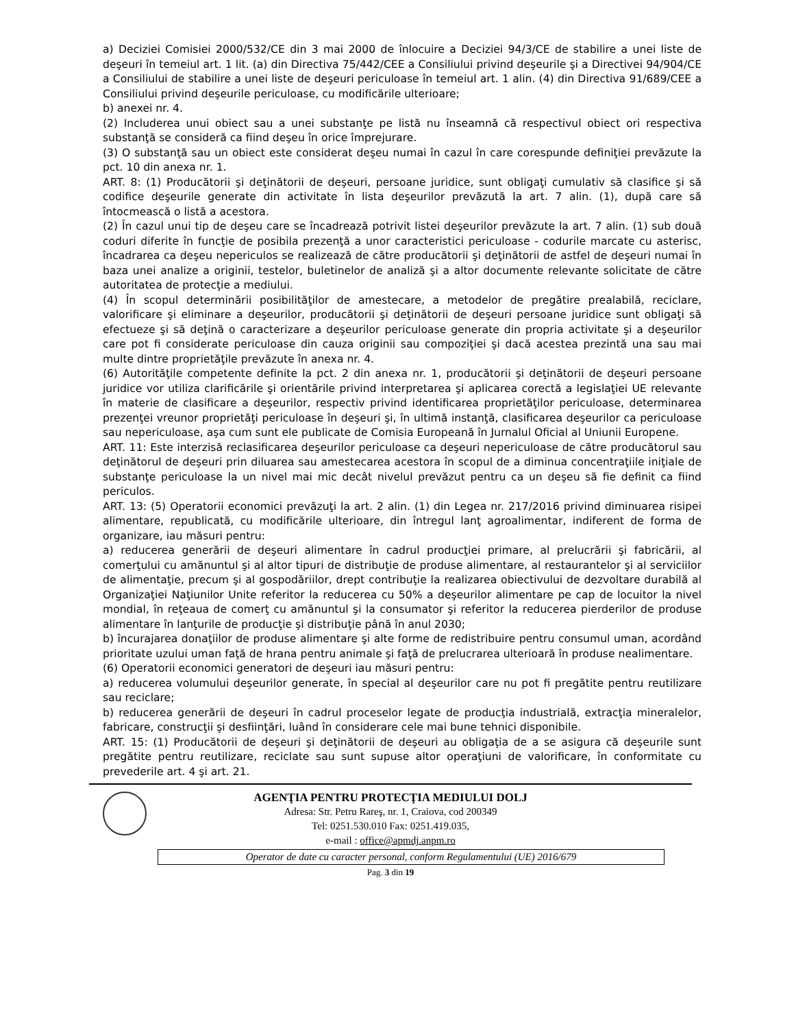a) Deciziei Comisiei 2000/532/CE din 3 mai 2000 de înlocuire a Deciziei 94/3/CE de stabilire a unei liste de deşeuri în temeiul art. 1 lit. (a) din Directiva 75/442/CEE a Consiliului privind deşeurile şi a Directivei 94/904/CE a Consiliului de stabilire a unei liste de deşeuri periculoase în temeiul art. 1 alin. (4) din Directiva 91/689/CEE a Consiliului privind deşeurile periculoase, cu modificările ulterioare;
b) anexei nr. 4.
(2) Includerea unui obiect sau a unei substanţe pe listă nu înseamnă că respectivul obiect ori respectiva substanţă se consideră ca fiind deşeu în orice împrejurare.
(3) O substanţă sau un obiect este considerat deşeu numai în cazul în care corespunde definiţiei prevăzute la pct. 10 din anexa nr. 1.
ART. 8: (1) Producătorii şi deţinătorii de deşeuri, persoane juridice, sunt obligaţi cumulativ să clasifice şi să codifice deşeurile generate din activitate în lista deşeurilor prevăzută la art. 7 alin. (1), după care să întocmească o listă a acestora.
(2) În cazul unui tip de deşeu care se încadrează potrivit listei deşeurilor prevăzute la art. 7 alin. (1) sub două coduri diferite în funcţie de posibila prezenţă a unor caracteristici periculoase - codurile marcate cu asterisc, încadrarea ca deşeu nepericulos se realizează de către producătorii şi deţinătorii de astfel de deşeuri numai în baza unei analize a originii, testelor, buletinelor de analiză şi a altor documente relevante solicitate de către autoritatea de protecţie a mediului.
(4) În scopul determinării posibilităţilor de amestecare, a metodelor de pregătire prealabilă, reciclare, valorificare şi eliminare a deşeurilor, producătorii şi deţinătorii de deşeuri persoane juridice sunt obligaţi să efectueze şi să deţină o caracterizare a deşeurilor periculoase generate din propria activitate şi a deşeurilor care pot fi considerate periculoase din cauza originii sau compoziţiei şi dacă acestea prezintă una sau mai multe dintre proprietăţile prevăzute în anexa nr. 4.
(6) Autorităţile competente definite la pct. 2 din anexa nr. 1, producătorii şi deţinătorii de deşeuri persoane juridice vor utiliza clarificările şi orientările privind interpretarea şi aplicarea corectă a legislaţiei UE relevante în materie de clasificare a deşeurilor, respectiv privind identificarea proprietăţilor periculoase, determinarea prezenţei vreunor proprietăţi periculoase în deşeuri şi, în ultimă instanţă, clasificarea deşeurilor ca periculoase sau nepericuloase, aşa cum sunt ele publicate de Comisia Europeană în Jurnalul Oficial al Uniunii Europene.
ART. 11: Este interzisă reclasificarea deşeurilor periculoase ca deşeuri nepericuloase de către producătorul sau deţinătorul de deşeuri prin diluarea sau amestecarea acestora în scopul de a diminua concentraţiile iniţiale de substanţe periculoase la un nivel mai mic decât nivelul prevăzut pentru ca un deşeu să fie definit ca fiind periculos.
ART. 13: (5) Operatorii economici prevăzuţi la art. 2 alin. (1) din Legea nr. 217/2016 privind diminuarea risipei alimentare, republicată, cu modificările ulterioare, din întregul lanţ agroalimentar, indiferent de forma de organizare, iau măsuri pentru:
a) reducerea generării de deşeuri alimentare în cadrul producţiei primare, al prelucrării şi fabricării, al comerţului cu amănuntul şi al altor tipuri de distribuţie de produse alimentare, al restaurantelor şi al serviciilor de alimentaţie, precum şi al gospodăriilor, drept contribuţie la realizarea obiectivului de dezvoltare durabilă al Organizaţiei Naţiunilor Unite referitor la reducerea cu 50% a deşeurilor alimentare pe cap de locuitor la nivel mondial, în reţeaua de comerţ cu amănuntul şi la consumator şi referitor la reducerea pierderilor de produse alimentare în lanţurile de producţie şi distribuţie până în anul 2030;
b) încurajarea donaţiilor de produse alimentare şi alte forme de redistribuire pentru consumul uman, acordând prioritate uzului uman faţă de hrana pentru animale şi faţă de prelucrarea ulterioară în produse nealimentare.
(6) Operatorii economici generatori de deşeuri iau măsuri pentru:
a) reducerea volumului deşeurilor generate, în special al deşeurilor care nu pot fi pregătite pentru reutilizare sau reciclare;
b) reducerea generării de deşeuri în cadrul proceselor legate de producţia industrială, extracţia mineralelor, fabricare, construcţii şi desfiinţări, luând în considerare cele mai bune tehnici disponibile.
ART. 15: (1) Producătorii de deşeuri şi deţinătorii de deşeuri au obligaţia de a se asigura că deşeurile sunt pregătite pentru reutilizare, reciclate sau sunt supuse altor operaţiuni de valorificare, în conformitate cu prevederile art. 4 şi art. 21.
AGENŢIA PENTRU PROTECŢIA MEDIULUI DOLJ
Adresa: Str. Petru Rareş, nr. 1, Craiova, cod 200349
Tel: 0251.530.010 Fax: 0251.419.035,
e-mail : office@apmdj.anpm.ro
Operator de date cu caracter personal, conform Regulamentului (UE) 2016/679
Pag. 3 din 19